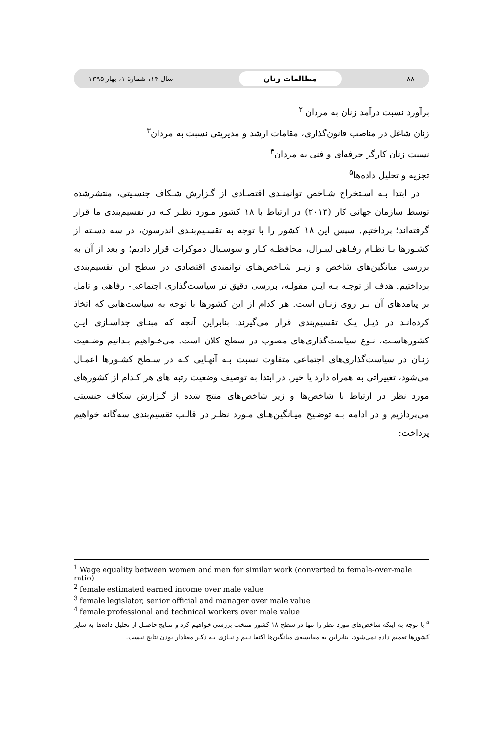۸۸ مطالعات زنان سال ۱۴، شمارۀ ۱، بهار ۱۳۹۵
برآورد نسبت درآمد زنان به مردان <sup>۲</sup>
زنان شاغل در مناصب قانون‌گذاری، مقامات ارشد و مدیریتی نسبت به مردان<sup>۳</sup>
نسبت زنان کارگر حرفه‌ای و فنی به مردان<sup>۴</sup>
تجزیه و تحلیل داده‌ها<sup>۵</sup>
در ابتدا بـه اسـتخراج شـاخص توانمنـدی اقتصـادی از گـزارش شـکاف جنسـیتی، منتشرشده توسط سازمان جهانی کار (۲۰۱۴) در ارتباط با ۱۸ کشور مـورد نظـر کـه در تقسیم‌بندی ما قرار گرفته‌اند؛ پرداختیم. سپس این ۱۸ کشور را با توجه به تقسـیم‌بنـدی اندرسون، در سه دسـته از کشـورها بـا نظـام رفـاهی لیبـرال، محافظـه کـار و سوسـیال دموکرات قرار دادیم؛ و بعد از آن به بررسی میانگین‌های شاخص و زیـر شـاخص‌هـای توانمندی اقتصادی در سطح این تقسیم‌بندی پرداختیم. هدف از توجـه بـه ایـن مقولـه، بررسی دقیق تر سیاست‌گذاری اجتماعی- رفاهی و تامل بر پیامدهای آن بـر روی زنـان است. هر کدام از این کشورها با توجه به سیاست‌هایی که اتخاذ کرده‌انـد در ذیـل یـک تقسیم‌بندی قرار می‌گیرند. بنابراین آنچه که مبنـای جداسـازی ایـن کشورهاسـت، نـوع سیاست‌گذاری‌های مصوب در سطح کلان است. می‌خـواهیم بـدانیم وضـعیت زنـان در سیاست‌گذاری‌های اجتماعی متفاوت نسبت بـه آنهـایی کـه در سـطح کشـورها اعمـال می‌شود، تغییراتی به همراه دارد یا خیر. در ابتدا به توصیف وضعیت رتبه های هر کـدام از کشورهای مورد نظر در ارتباط با شاخص‌ها و زیر شاخص‌های منتج شده از گـزارش شکاف جنسیتی می‌پردازیم و در ادامه بـه توضـیح میـانگین‌هـای مـورد نظـر در قالـب تقسیم‌بندی سه‌گانه خواهیم پرداخت:
<sup>1</sup> Wage equality between women and men for similar work (converted to female-over-male ratio)
<sup>2</sup> female estimated earned income over male value
<sup>3</sup> female legislator, senior official and manager over male value
<sup>4</sup> female professional and technical workers over male value
<sup>۵</sup> با توجه به اینکه شاخص‌های مورد نظر را تنها در سطح ۱۸ کشور منتخب بررسی خواهیم کرد و نتـایج حاصـل از تحلیل داده‌ها به سایر کشورها تعمیم داده نمی‌شود، بنابراین به مقایسه‌ی میانگین‌ها اکتفا نـیم و نیـازی بـه ذکـر معنادار بودن نتایج نیست.